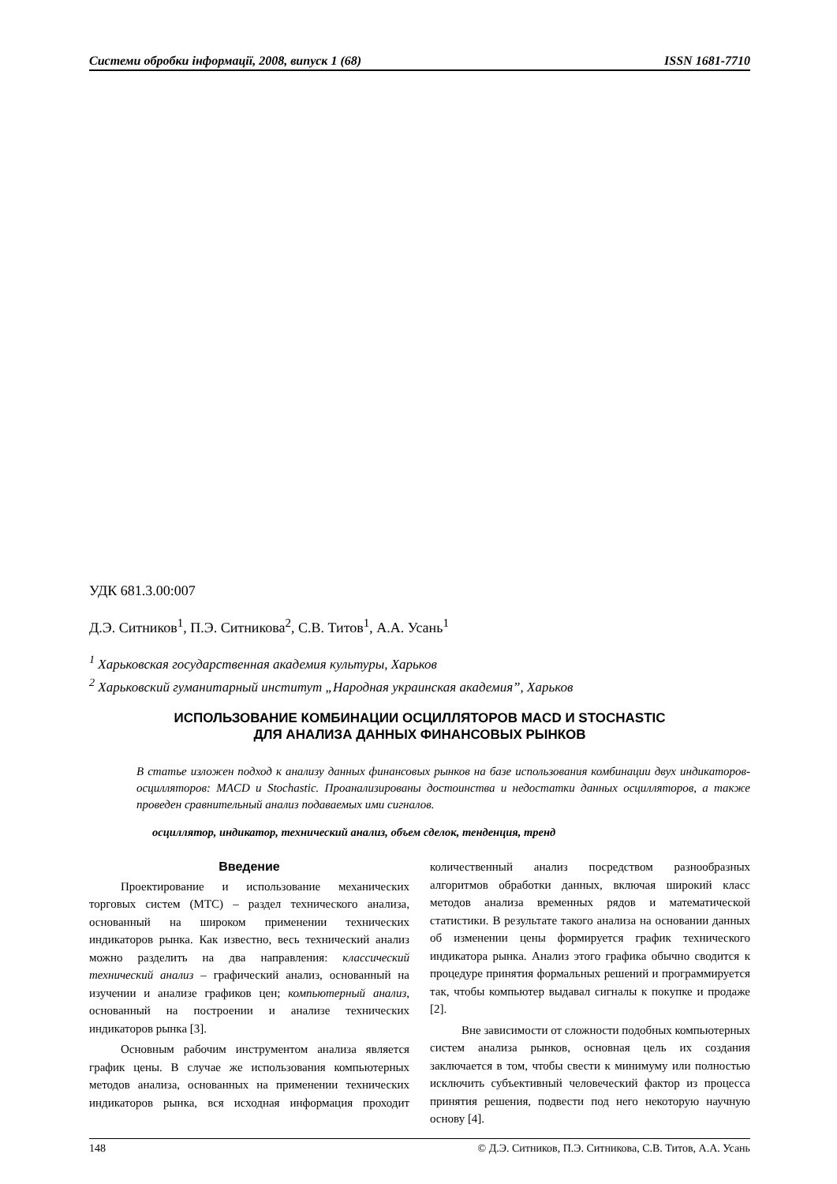Системи обробки інформації, 2008, випуск 1 (68) ISSN 1681-7710
УДК 681.3.00:007
Д.Э. Ситников<sup>1</sup>, П.Э. Ситникова<sup>2</sup>, С.В. Титов<sup>1</sup>, А.А. Усань<sup>1</sup>
<sup>1</sup> Харьковская государственная академия культуры, Харьков
<sup>2</sup> Харьковский гуманитарный институт „Народная украинская академия”, Харьков
ИСПОЛЬЗОВАНИЕ КОМБИНАЦИИ ОСЦИЛЛЯТОРОВ MACD И STOCHASTIC
ДЛЯ АНАЛИЗА ДАННЫХ ФИНАНСОВЫХ РЫНКОВ
В статье изложен подход к анализу данных финансовых рынков на базе использования комбинации двух индикаторов-осцилляторов: MACD и Stochastic. Проанализированы достоинства и недостатки данных осцилляторов, а также проведен сравнительный анализ подаваемых ими сигналов.
осциллятор, индикатор, технический анализ, объем сделок, тенденция, тренд
Введение
Проектирование и использование механических торговых систем (МТС) – раздел технического анализа, основанный на широком применении технических индикаторов рынка. Как известно, весь технический анализ можно разделить на два направления: классический технический анализ – графический анализ, основанный на изучении и анализе графиков цен; компьютерный анализ, основанный на построении и анализе технических индикаторов рынка [3].
Основным рабочим инструментом анализа является график цены. В случае же использования компьютерных методов анализа, основанных на применении технических индикаторов рынка, вся исходная информация проходит количественный анализ посредством разнообразных алгоритмов обработки данных, включая широкий класс методов анализа временных рядов и математической статистики. В результате такого анализа на основании данных об изменении цены формируется график технического индикатора рынка. Анализ этого графика обычно сводится к процедуре принятия формальных решений и программируется так, чтобы компьютер выдавал сигналы к покупке и продаже [2].
Вне зависимости от сложности подобных компьютерных систем анализа рынков, основная цель их создания заключается в том, чтобы свести к минимуму или полностью исключить субъективный человеческий фактор из процесса принятия решения, подвести под него некоторую научную основу [4].
148 © Д.Э. Ситников, П.Э. Ситникова, С.В. Титов, А.А. Усань